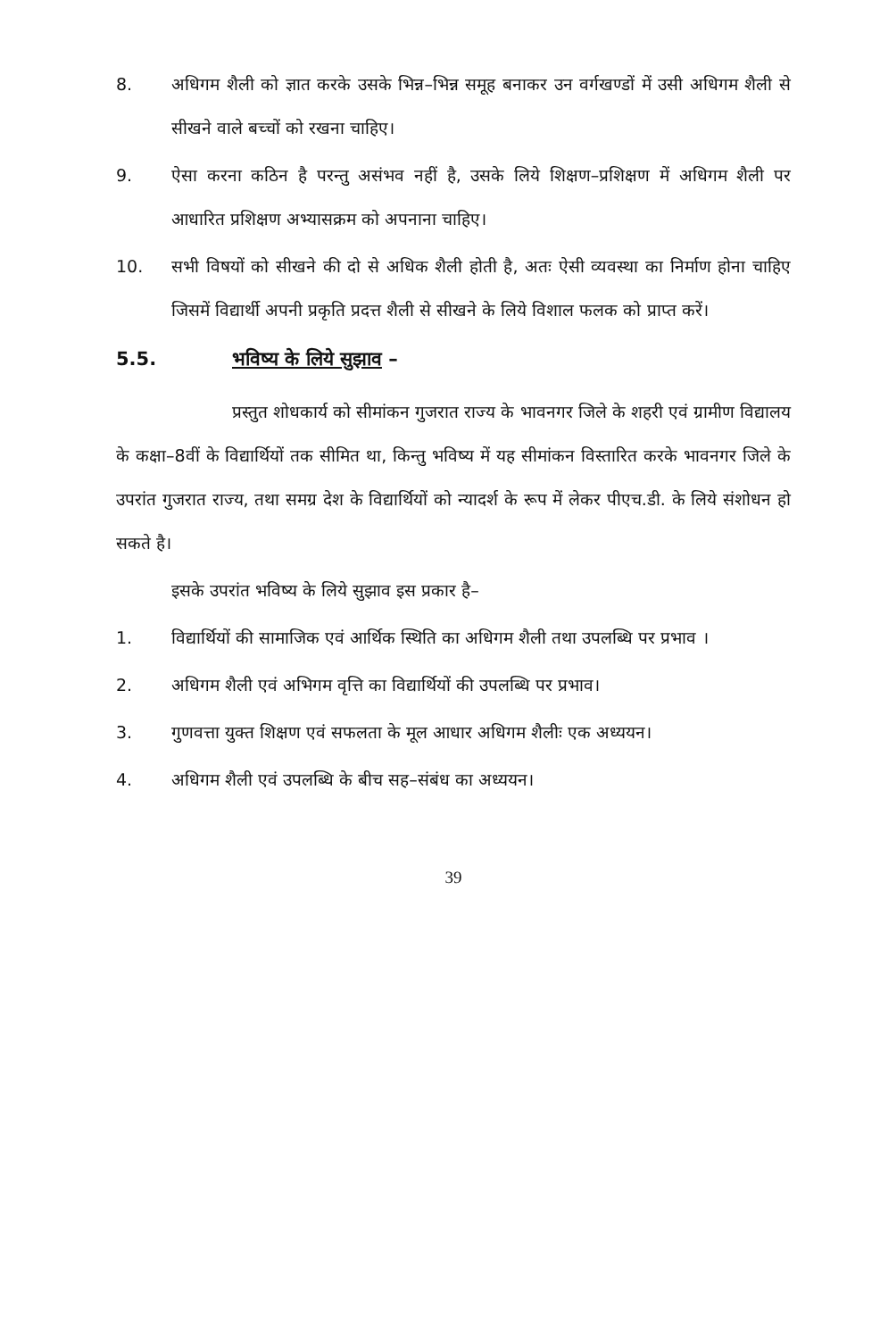8. अधिगम शैली को ज्ञात करके उसके भिन्न–भिन्न समूह बनाकर उन वर्गखण्डों में उसी अधिगम शैली से सीखने वाले बच्चों को रखना चाहिए।
9. ऐसा करना कठिन है परन्तु असंभव नहीं है, उसके लिये शिक्षण–प्रशिक्षण में अधिगम शैली पर आधारित प्रशिक्षण अभ्यासक्रम को अपनाना चाहिए।
10. सभी विषयों को सीखने की दो से अधिक शैली होती है, अतः ऐसी व्यवस्था का निर्माण होना चाहिए जिसमें विद्यार्थी अपनी प्रकृति प्रदत्त शैली से सीखने के लिये विशाल फलक को प्राप्त करें।
5.5. भविष्य के लिये सुझाव –
प्रस्तुत शोधकार्य को सीमांकन गुजरात राज्य के भावनगर जिले के शहरी एवं ग्रामीण विद्यालय के कक्षा–8वीं के विद्यार्थियों तक सीमित था, किन्तु भविष्य में यह सीमांकन विस्तारित करके भावनगर जिले के उपरांत गुजरात राज्य, तथा समग्र देश के विद्यार्थियों को न्यादर्श के रूप में लेकर पीएच.डी. के लिये संशोधन हो सकते है।
इसके उपरांत भविष्य के लिये सुझाव इस प्रकार है–
1. विद्यार्थियों की सामाजिक एवं आर्थिक स्थिति का अधिगम शैली तथा उपलब्धि पर प्रभाव ।
2. अधिगम शैली एवं अभिगम वृत्ति का विद्यार्थियों की उपलब्धि पर प्रभाव।
3. गुणवत्ता युक्त शिक्षण एवं सफलता के मूल आधार अधिगम शैलीः एक अध्ययन।
4. अधिगम शैली एवं उपलब्धि के बीच सह–संबंध का अध्ययन।
39